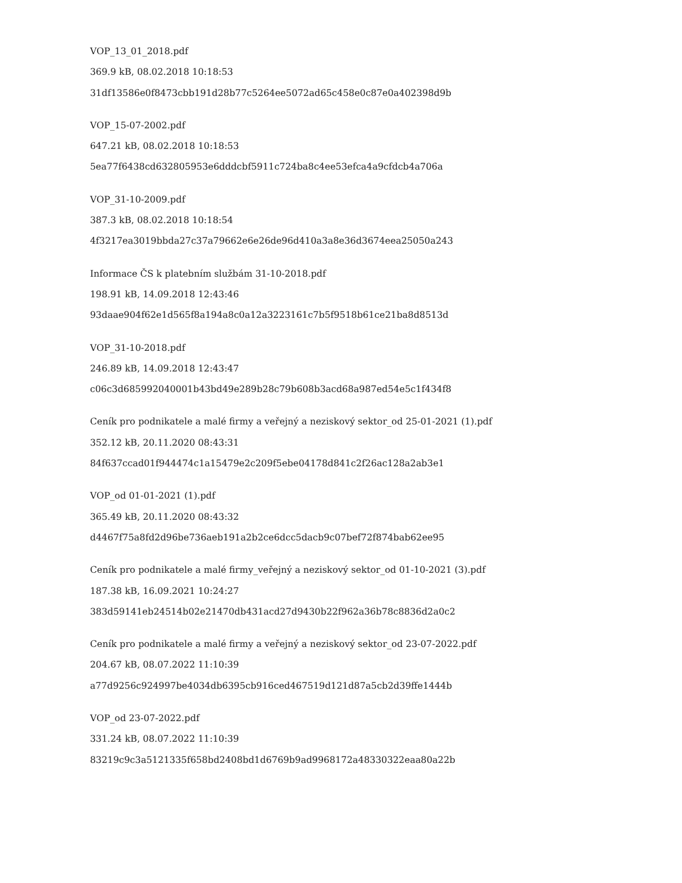VOP_13_01_2018.pdf
369.9 kB, 08.02.2018 10:18:53
31df13586e0f8473cbb191d28b77c5264ee5072ad65c458e0c87e0a402398d9b
VOP_15-07-2002.pdf
647.21 kB, 08.02.2018 10:18:53
5ea77f6438cd632805953e6dddcbf5911c724ba8c4ee53efca4a9cfdcb4a706a
VOP_31-10-2009.pdf
387.3 kB, 08.02.2018 10:18:54
4f3217ea3019bbda27c37a79662e6e26de96d410a3a8e36d3674eea25050a243
Informace ČS k platebním službám 31-10-2018.pdf
198.91 kB, 14.09.2018 12:43:46
93daae904f62e1d565f8a194a8c0a12a3223161c7b5f9518b61ce21ba8d8513d
VOP_31-10-2018.pdf
246.89 kB, 14.09.2018 12:43:47
c06c3d685992040001b43bd49e289b28c79b608b3acd68a987ed54e5c1f434f8
Ceník pro podnikatele a malé firmy a veřejný a neziskový sektor_od 25-01-2021 (1).pdf
352.12 kB, 20.11.2020 08:43:31
84f637ccad01f944474c1a15479e2c209f5ebe04178d841c2f26ac128a2ab3e1
VOP_od 01-01-2021 (1).pdf
365.49 kB, 20.11.2020 08:43:32
d4467f75a8fd2d96be736aeb191a2b2ce6dcc5dacb9c07bef72f874bab62ee95
Ceník pro podnikatele a malé firmy_veřejný a neziskový sektor_od 01-10-2021 (3).pdf
187.38 kB, 16.09.2021 10:24:27
383d59141eb24514b02e21470db431acd27d9430b22f962a36b78c8836d2a0c2
Ceník pro podnikatele a malé firmy a veřejný a neziskový sektor_od 23-07-2022.pdf
204.67 kB, 08.07.2022 11:10:39
a77d9256c924997be4034db6395cb916ced467519d121d87a5cb2d39ffe1444b
VOP_od 23-07-2022.pdf
331.24 kB, 08.07.2022 11:10:39
83219c9c3a5121335f658bd2408bd1d6769b9ad9968172a48330322eaa80a22b